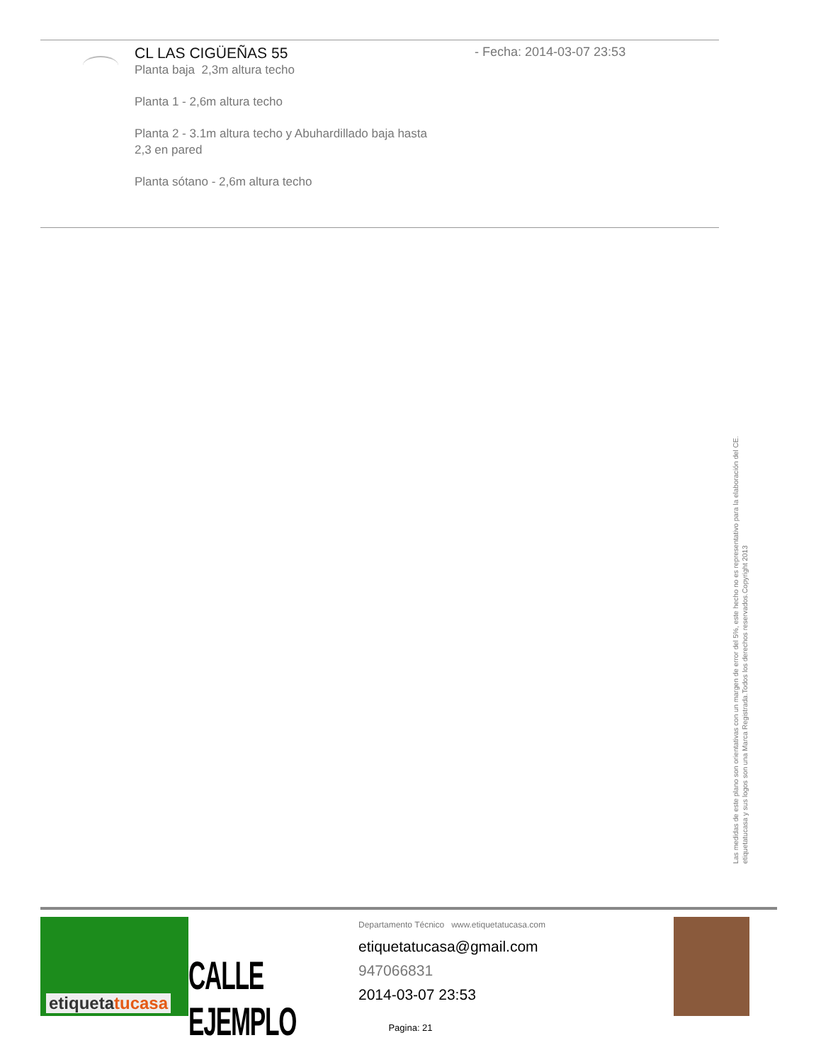CL LAS CIGÜEÑAS 55
- Fecha: 2014-03-07 23:53
Planta baja 2,3m altura techo
Planta 1 - 2,6m altura techo
Planta 2 - 3.1m altura techo y Abuhardillado baja hasta 2,3 en pared
Planta sótano - 2,6m altura techo
Las medidas de este plano son orientativas con un margen de error del 5%, este hecho no es representativo para la elaboración del CE.
etiquetatucasa y sus logos son una Marca Registrada.Todos los derechos reservados.Copyright 2013
etiquetatucasa
CALLE EJEMPLO
Departamento Técnico www.etiquetatucasa.com
etiquetatucasa@gmail.com
947066831
2014-03-07 23:53
Pagina: 21